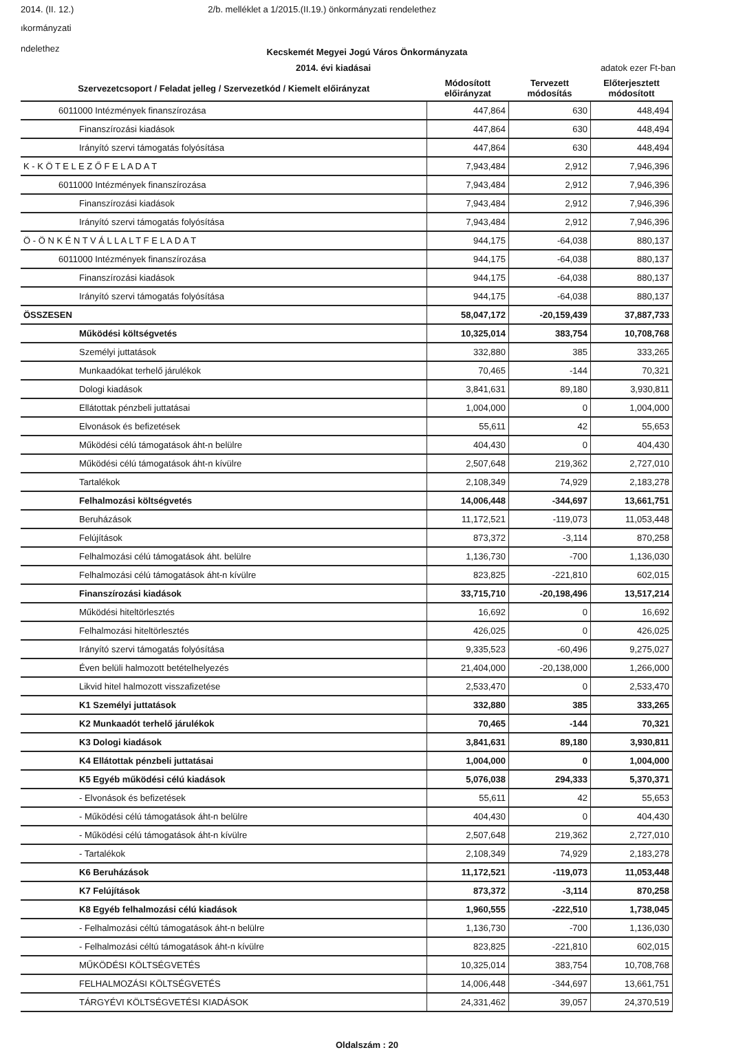2014. (II. 12.) 2/b. melléklet a 1/2015.(II.19.) önkormányzati rendelethez
ıkormányzati
ndelethez
Kecskemét Megyei Jogú Város Önkormányzata
2014. évi kiadásai adatok ezer Ft-ban
| Szervezetcsoport / Feladat jelleg / Szervezetkód / Kiemelt előirányzat | Módosított előirányzat | Tervezett módosítás | Előterjesztett módosított |
| --- | --- | --- | --- |
| 6011000 Intézmények finanszírozása | 447,864 | 630 | 448,494 |
| Finanszírozási kiadások | 447,864 | 630 | 448,494 |
| Irányító szervi támogatás folyósítása | 447,864 | 630 | 448,494 |
| K - K Ö T E L E Z Ő F E L A D A T | 7,943,484 | 2,912 | 7,946,396 |
| 6011000 Intézmények finanszírozása | 7,943,484 | 2,912 | 7,946,396 |
| Finanszírozási kiadások | 7,943,484 | 2,912 | 7,946,396 |
| Irányító szervi támogatás folyósítása | 7,943,484 | 2,912 | 7,946,396 |
| Ö - Ö N K É N T V Á L L A L T F E L A D A T | 944,175 | -64,038 | 880,137 |
| 6011000 Intézmények finanszírozása | 944,175 | -64,038 | 880,137 |
| Finanszírozási kiadások | 944,175 | -64,038 | 880,137 |
| Irányító szervi támogatás folyósítása | 944,175 | -64,038 | 880,137 |
| ÖSSZESEN | 58,047,172 | -20,159,439 | 37,887,733 |
| Működési költségvetés | 10,325,014 | 383,754 | 10,708,768 |
| Személyi juttatások | 332,880 | 385 | 333,265 |
| Munkaadókat terhelő járulékok | 70,465 | -144 | 70,321 |
| Dologi kiadások | 3,841,631 | 89,180 | 3,930,811 |
| Ellátottak pénzbeli juttatásai | 1,004,000 | 0 | 1,004,000 |
| Elvonások és befizetések | 55,611 | 42 | 55,653 |
| Működési célú támogatások áht-n belülre | 404,430 | 0 | 404,430 |
| Működési célú támogatások áht-n kívülre | 2,507,648 | 219,362 | 2,727,010 |
| Tartalékok | 2,108,349 | 74,929 | 2,183,278 |
| Felhalmozási költségvetés | 14,006,448 | -344,697 | 13,661,751 |
| Beruházások | 11,172,521 | -119,073 | 11,053,448 |
| Felújítások | 873,372 | -3,114 | 870,258 |
| Felhalmozási célú támogatások áht. belülre | 1,136,730 | -700 | 1,136,030 |
| Felhalmozási célú támogatások áht-n kívülre | 823,825 | -221,810 | 602,015 |
| Finanszírozási kiadások | 33,715,710 | -20,198,496 | 13,517,214 |
| Működési hiteltörlesztés | 16,692 | 0 | 16,692 |
| Felhalmozási hiteltörlesztés | 426,025 | 0 | 426,025 |
| Irányító szervi támogatás folyósítása | 9,335,523 | -60,496 | 9,275,027 |
| Éven belüli halmozott betételhelyezés | 21,404,000 | -20,138,000 | 1,266,000 |
| Likvid hitel halmozott visszafizetése | 2,533,470 | 0 | 2,533,470 |
| K1 Személyi juttatások | 332,880 | 385 | 333,265 |
| K2 Munkaadót terhelő járulékok | 70,465 | -144 | 70,321 |
| K3 Dologi kiadások | 3,841,631 | 89,180 | 3,930,811 |
| K4 Ellátottak pénzbeli juttatásai | 1,004,000 | 0 | 1,004,000 |
| K5 Egyéb működési célú kiadások | 5,076,038 | 294,333 | 5,370,371 |
| - Elvonások és befizetések | 55,611 | 42 | 55,653 |
| - Működési célú támogatások áht-n belülre | 404,430 | 0 | 404,430 |
| - Működési célú támogatások áht-n kívülre | 2,507,648 | 219,362 | 2,727,010 |
| - Tartalékok | 2,108,349 | 74,929 | 2,183,278 |
| K6 Beruházások | 11,172,521 | -119,073 | 11,053,448 |
| K7 Felújítások | 873,372 | -3,114 | 870,258 |
| K8 Egyéb felhalmozási célú kiadások | 1,960,555 | -222,510 | 1,738,045 |
| - Felhalmozási céltú támogatások áht-n belülre | 1,136,730 | -700 | 1,136,030 |
| - Felhalmozási céltú támogatások áht-n kívülre | 823,825 | -221,810 | 602,015 |
| MŰKÖDÉSI KÖLTSÉGVETÉS | 10,325,014 | 383,754 | 10,708,768 |
| FELHALMOZÁSI KÖLTSÉGVETÉS | 14,006,448 | -344,697 | 13,661,751 |
| TÁRGYÉVI KÖLTSÉGVETÉSI KIADÁSOK | 24,331,462 | 39,057 | 24,370,519 |
Oldalszám : 20